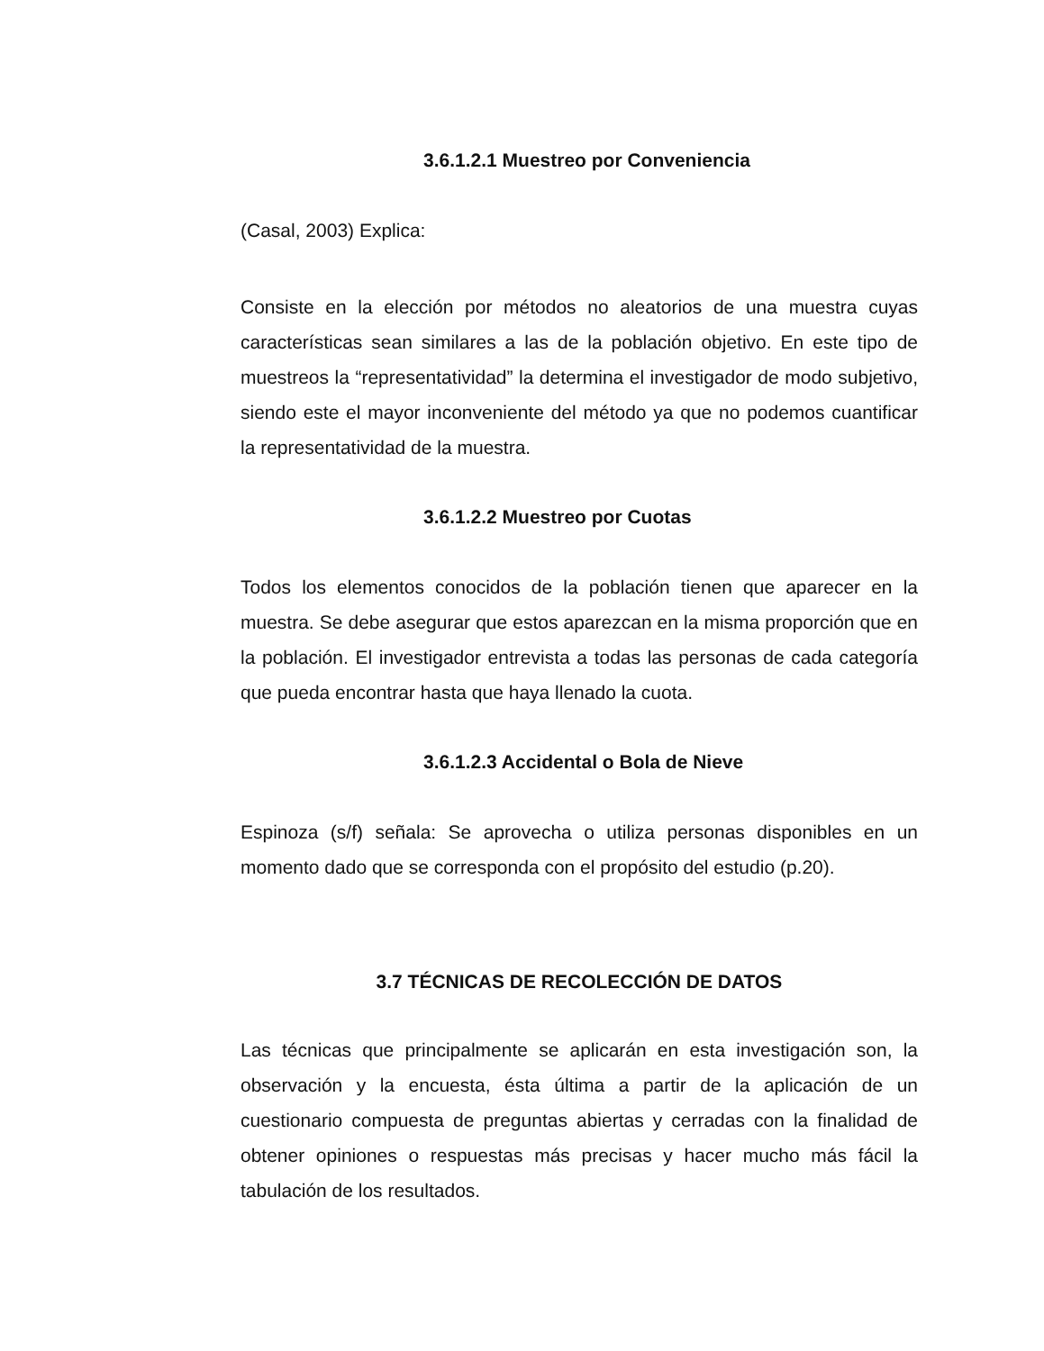3.6.1.2.1 Muestreo por Conveniencia
(Casal, 2003) Explica:
Consiste en la elección por métodos no aleatorios de una muestra cuyas características sean similares a las de la población objetivo. En este tipo de muestreos la “representatividad” la determina el investigador de modo subjetivo, siendo este el mayor inconveniente del método ya que no podemos cuantificar la representatividad de la muestra.
3.6.1.2.2 Muestreo por Cuotas
Todos los elementos conocidos de la población tienen que aparecer en la muestra. Se debe asegurar que estos aparezcan en la misma proporción que en la población. El investigador entrevista a todas las personas de cada categoría que pueda encontrar hasta que haya llenado la cuota.
3.6.1.2.3 Accidental o Bola de Nieve
Espinoza (s/f) señala: Se aprovecha o utiliza personas disponibles en un momento dado que se corresponda con el propósito del estudio (p.20).
3.7 TÉCNICAS DE RECOLECCIÓN DE DATOS
Las técnicas que principalmente se aplicarán en esta investigación son, la observación y la encuesta, ésta última a partir de la aplicación de un cuestionario compuesta de preguntas abiertas y cerradas con la finalidad de obtener opiniones o respuestas más precisas y hacer mucho más fácil la tabulación de los resultados.